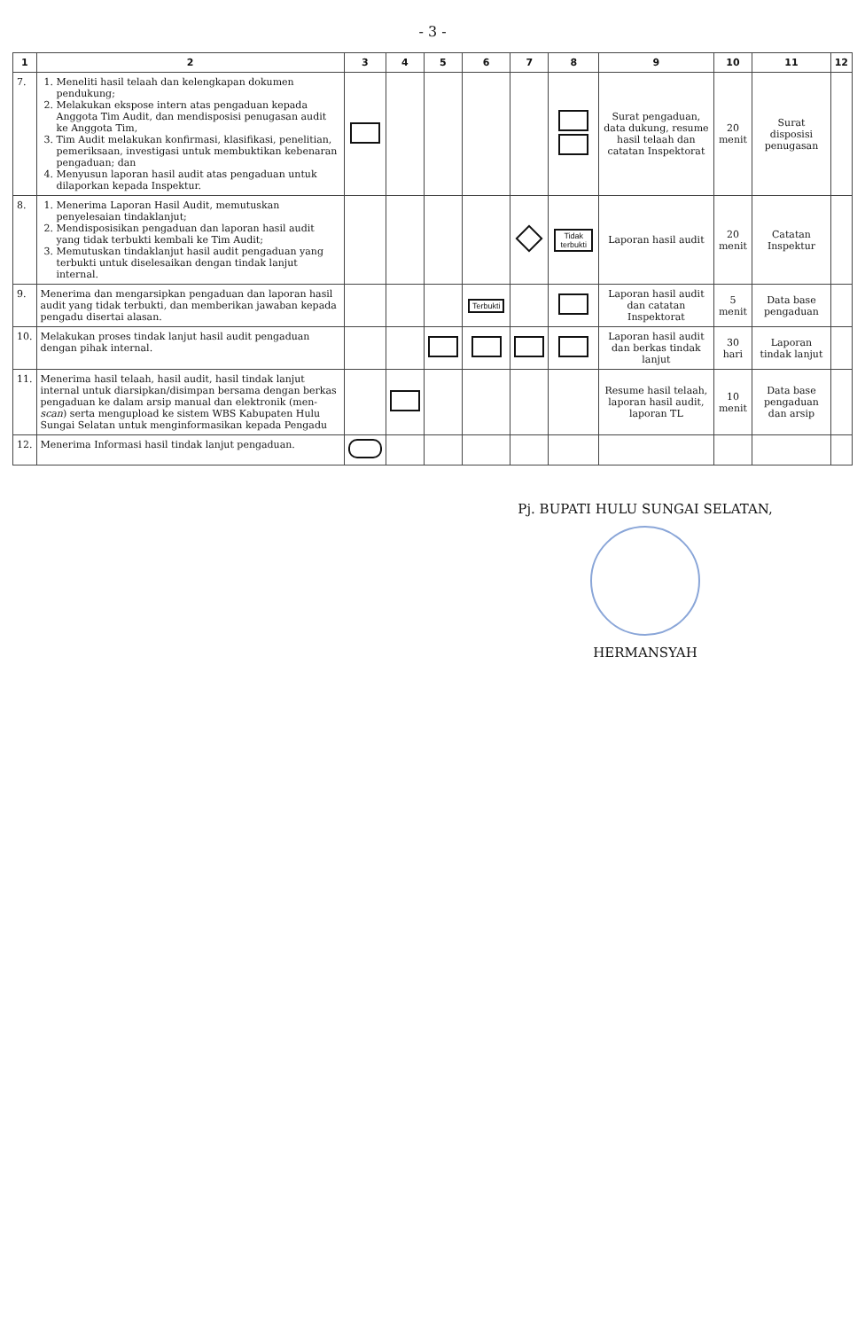- 3 -
| 1 | 2 | 3 | 4 | 5 | 6 | 7 | 8 | 9 | 10 | 11 | 12 |
| --- | --- | --- | --- | --- | --- | --- | --- | --- | --- | --- | --- |
| 7. | 1. Meneliti hasil telaah dan kelengkapan dokumen pendukung; 2. Melakukan ekspose intern atas pengaduan kepada Anggota Tim Audit, dan mendisposisi penugasan audit ke Anggota Tim, 3. Tim Audit melakukan konfirmasi, klasifikasi, penelitian, pemeriksaan, investigasi untuk membuktikan kebenaran pengaduan; dan 4. Menyusun laporan hasil audit atas pengaduan untuk dilaporkan kepada Inspektur. | | | | | | | Surat pengaduan, data dukung, resume hasil telaah dan catatan Inspektorat | 20 menit | Surat disposisi penugasan | |
| 8. | 1. Menerima Laporan Hasil Audit, memutuskan penyelesaian tindaklanjut; 2. Mendisposisikan pengaduan dan laporan hasil audit yang tidak terbukti kembali ke Tim Audit; 3. Memutuskan tindaklanjut hasil audit pengaduan yang terbukti untuk diselesaikan dengan tindak lanjut internal. | | | | | | Tidak terbukti | Laporan hasil audit | 20 menit | Catatan Inspektur | |
| 9. | Menerima dan mengarsipkan pengaduan dan laporan hasil audit yang tidak terbukti, dan memberikan jawaban kepada pengadu disertai alasan. | | | | Terbukti | | | Laporan hasil audit dan catatan Inspektorat | 5 menit | Data base pengaduan | |
| 10. | Melakukan proses tindak lanjut hasil audit pengaduan dengan pihak internal. | | | | | | | Laporan hasil audit dan berkas tindak lanjut | 30 hari | Laporan tindak lanjut | |
| 11. | Menerima hasil telaah, hasil audit, hasil tindak lanjut internal untuk diarsipkan/disimpan bersama dengan berkas pengaduan ke dalam arsip manual dan elektronik (men- scan ) serta mengupload ke sistem WBS Kabupaten Hulu Sungai Selatan untuk menginformasikan kepada Pengadu | | | | | | | Resume hasil telaah, laporan hasil audit, laporan TL | 10 menit | Data base pengaduan dan arsip | |
| 12. | Menerima Informasi hasil tindak lanjut pengaduan. | | | | | | | | | | |
Pj. BUPATI HULU SUNGAI SELATAN,
HERMANSYAH